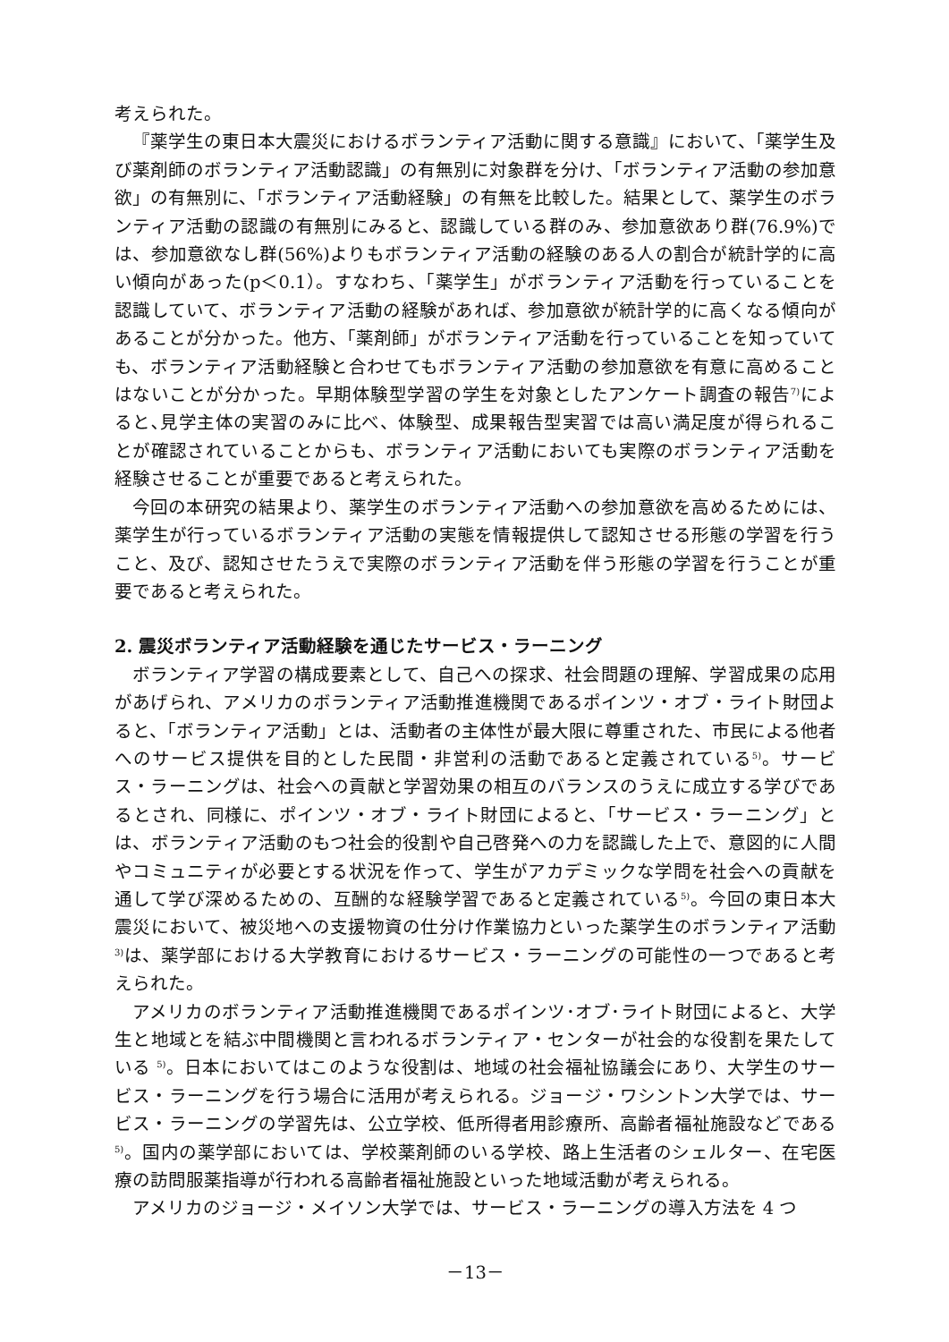考えられた。
『薬学生の東日本大震災におけるボランティア活動に関する意識』において、「薬学生及び薬剤師のボランティア活動認識」の有無別に対象群を分け、「ボランティア活動の参加意欲」の有無別に、「ボランティア活動経験」の有無を比較した。結果として、薬学生のボランティア活動の認識の有無別にみると、認識している群のみ、参加意欲あり群(76.9%)では、参加意欲なし群(56%)よりもボランティア活動の経験のある人の割合が統計学的に高い傾向があった(p＜0.1）。すなわち、「薬学生」がボランティア活動を行っていることを認識していて、ボランティア活動の経験があれば、参加意欲が統計学的に高くなる傾向があることが分かった。他方、「薬剤師」がボランティア活動を行っていることを知っていても、ボランティア活動経験と合わせてもボランティア活動の参加意欲を有意に高めることはないことが分かった。早期体験型学習の学生を対象としたアンケート調査の報告<sup>7)</sup>によると､見学主体の実習のみに比べ、体験型、成果報告型実習では高い満足度が得られることが確認されていることからも、ボランティア活動においても実際のボランティア活動を経験させることが重要であると考えられた。
今回の本研究の結果より、薬学生のボランティア活動への参加意欲を高めるためには、薬学生が行っているボランティア活動の実態を情報提供して認知させる形態の学習を行うこと、及び、認知させたうえで実際のボランティア活動を伴う形態の学習を行うことが重要であると考えられた。
2. 震災ボランティア活動経験を通じたサービス・ラーニング
ボランティア学習の構成要素として、自己への探求、社会問題の理解、学習成果の応用があげられ、アメリカのボランティア活動推進機関であるポインツ・オブ・ライト財団よると、「ボランティア活動」とは、活動者の主体性が最大限に尊重された、市民による他者へのサービス提供を目的とした民間・非営利の活動であると定義されている<sup>5)</sup>。サービス・ラーニングは、社会への貢献と学習効果の相互のバランスのうえに成立する学びであるとされ、同様に、ポインツ・オブ・ライト財団によると、「サービス・ラーニング」とは、ボランティア活動のもつ社会的役割や自己啓発への力を認識した上で、意図的に人間やコミュニティが必要とする状況を作って、学生がアカデミックな学問を社会への貢献を通して学び深めるための、互酬的な経験学習であると定義されている<sup>5)</sup>。今回の東日本大震災において、被災地への支援物資の仕分け作業協力といった薬学生のボランティア活動<sup>3)</sup>は、薬学部における大学教育におけるサービス・ラーニングの可能性の一つであると考えられた。
アメリカのボランティア活動推進機関であるポインツ･オブ･ライト財団によると、大学生と地域とを結ぶ中間機関と言われるボランティア・センターが社会的な役割を果たしている <sup>5)</sup>。日本においてはこのような役割は、地域の社会福祉協議会にあり、大学生のサービス・ラーニングを行う場合に活用が考えられる。ジョージ・ワシントン大学では、サービス・ラーニングの学習先は、公立学校、低所得者用診療所、高齢者福祉施設などである<sup>5)</sup>。国内の薬学部においては、学校薬剤師のいる学校、路上生活者のシェルター、在宅医療の訪問服薬指導が行われる高齢者福祉施設といった地域活動が考えられる。
アメリカのジョージ・メイソン大学では、サービス・ラーニングの導入方法を 4 つ
－13－